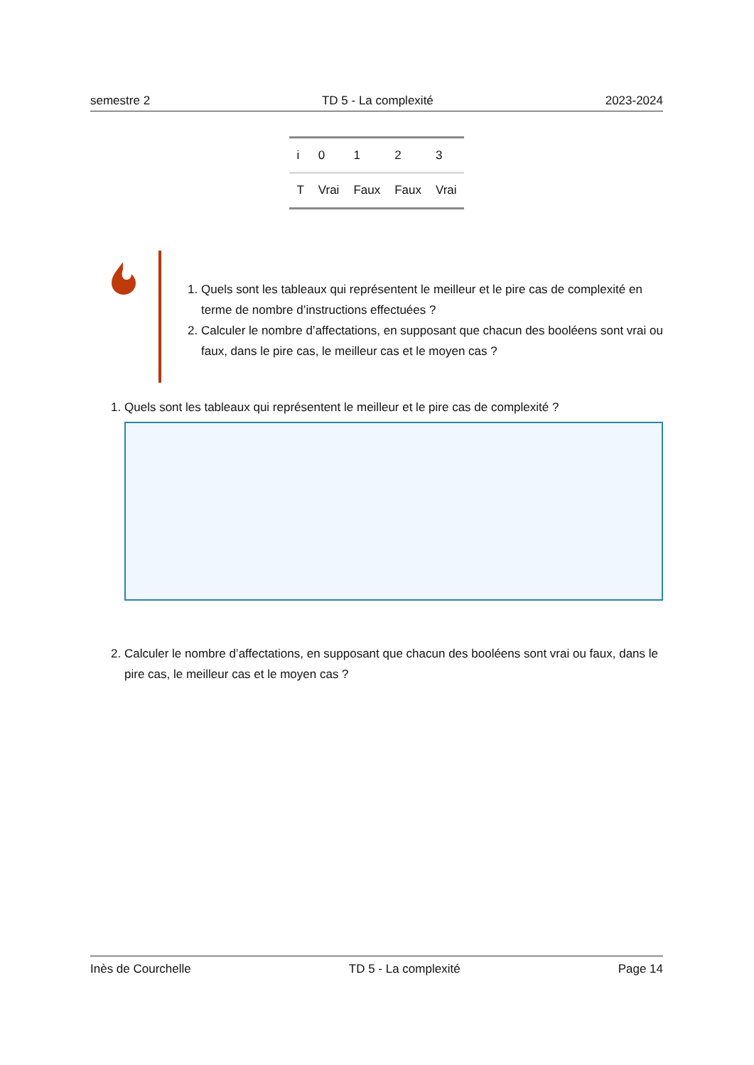semestre 2 TD 5 - La complexité 2023-2024
| i | 0 | 1 | 2 | 3 |
| T | Vrai | Faux | Faux | Vrai |
1. Quels sont les tableaux qui représentent le meilleur et le pire cas de complexité en terme de nombre d’instructions effectuées ?
2. Calculer le nombre d’affectations, en supposant que chacun des booléens sont vrai ou faux, dans le pire cas, le meilleur cas et le moyen cas ?
1. Quels sont les tableaux qui représentent le meilleur et le pire cas de complexité ?
2. Calculer le nombre d’affectations, en supposant que chacun des booléens sont vrai ou faux, dans le pire cas, le meilleur cas et le moyen cas ?
Inès de Courchelle TD 5 - La complexité Page 14